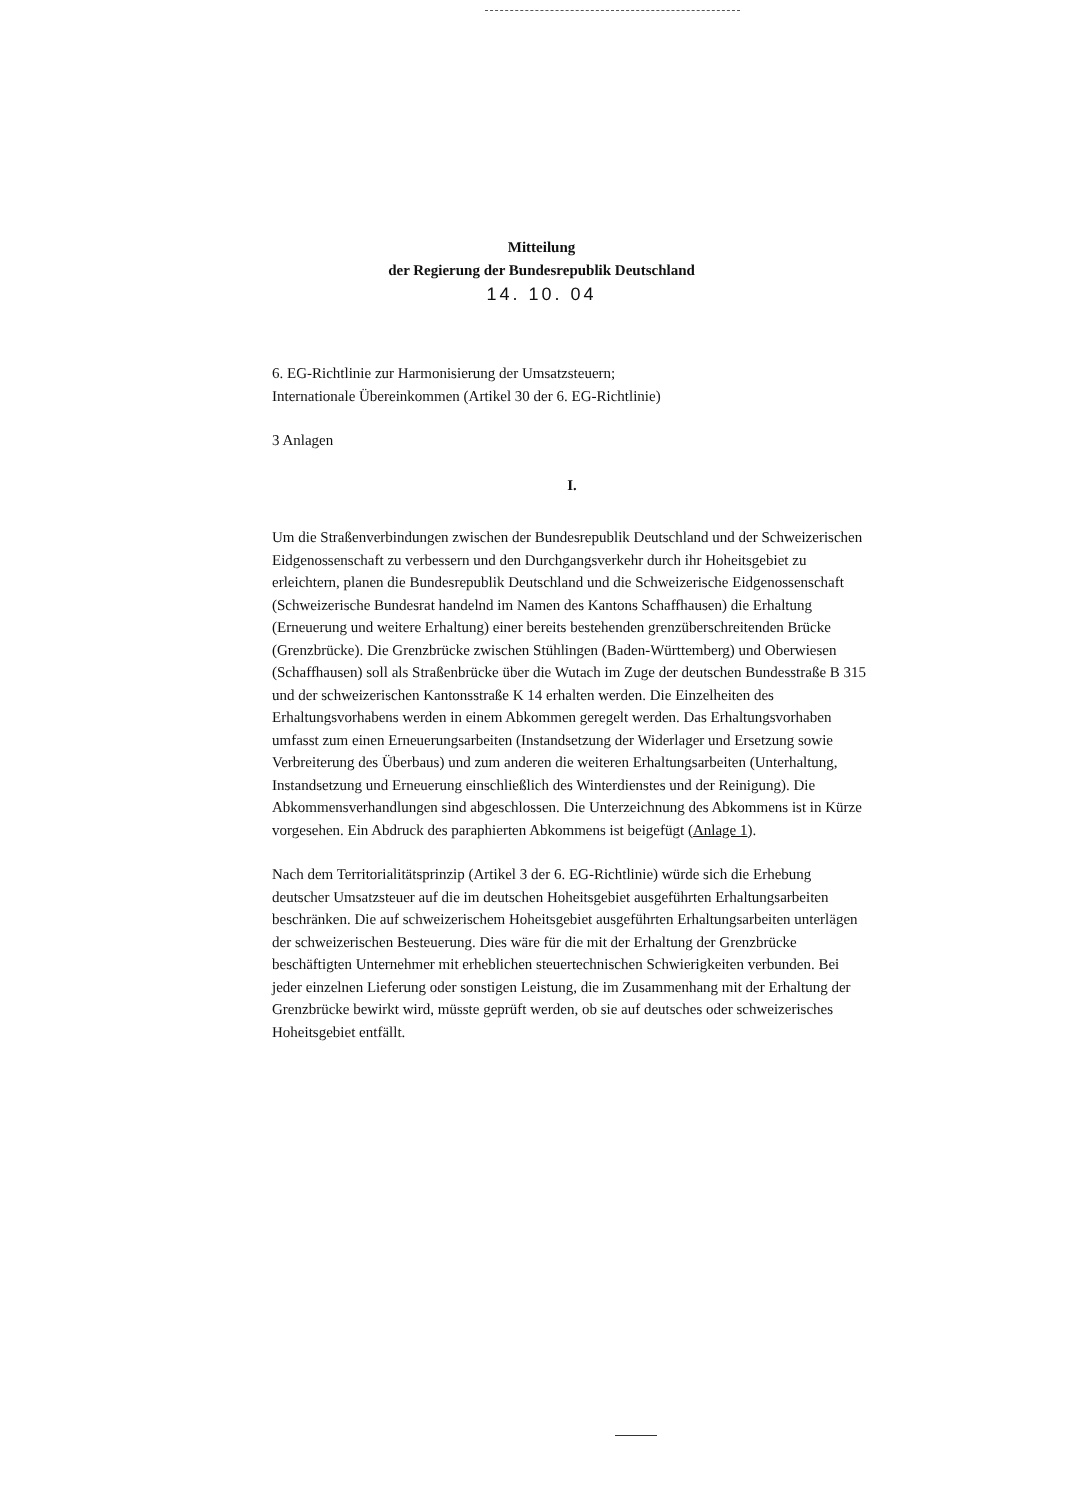Mitteilung
der Regierung der Bundesrepublik Deutschland
14. 10. 04
6. EG-Richtlinie zur Harmonisierung der Umsatzsteuern;
Internationale Übereinkommen (Artikel 30 der 6. EG-Richtlinie)
3 Anlagen
I.
Um die Straßenverbindungen zwischen der Bundesrepublik Deutschland und der Schweizerischen Eidgenossenschaft zu verbessern und den Durchgangsverkehr durch ihr Hoheitsgebiet zu erleichtern, planen die Bundesrepublik Deutschland und die Schweizerische Eidgenossenschaft (Schweizerische Bundesrat handelnd im Namen des Kantons Schaffhausen) die Erhaltung (Erneuerung und weitere Erhaltung) einer bereits bestehenden grenzüberschreitenden Brücke (Grenzbrücke). Die Grenzbrücke zwischen Stühlingen (Baden-Württemberg) und Oberwiesen (Schaffhausen) soll als Straßenbrücke über die Wutach im Zuge der deutschen Bundesstraße B 315 und der schweizerischen Kantonsstraße K 14 erhalten werden. Die Einzelheiten des Erhaltungsvorhabens werden in einem Abkommen geregelt werden. Das Erhaltungsvorhaben umfasst zum einen Erneuerungsarbeiten (Instandsetzung der Widerlager und Ersetzung sowie Verbreiterung des Überbaus) und zum anderen die weiteren Erhaltungsarbeiten (Unterhaltung, Instandsetzung und Erneuerung einschließlich des Winterdienstes und der Reinigung). Die Abkommensverhandlungen sind abgeschlossen. Die Unterzeichnung des Abkommens ist in Kürze vorgesehen. Ein Abdruck des paraphierten Abkommens ist beigefügt (Anlage 1).
Nach dem Territorialitätsprinzip (Artikel 3 der 6. EG-Richtlinie) würde sich die Erhebung deutscher Umsatzsteuer auf die im deutschen Hoheitsgebiet ausgeführten Erhaltungsarbeiten beschränken. Die auf schweizerischem Hoheitsgebiet ausgeführten Erhaltungsarbeiten unterlägen der schweizerischen Besteuerung. Dies wäre für die mit der Erhaltung der Grenzbrücke beschäftigten Unternehmer mit erheblichen steuertechnischen Schwierigkeiten verbunden. Bei jeder einzelnen Lieferung oder sonstigen Leistung, die im Zusammenhang mit der Erhaltung der Grenzbrücke bewirkt wird, müsste geprüft werden, ob sie auf deutsches oder schweizerisches Hoheitsgebiet entfällt.